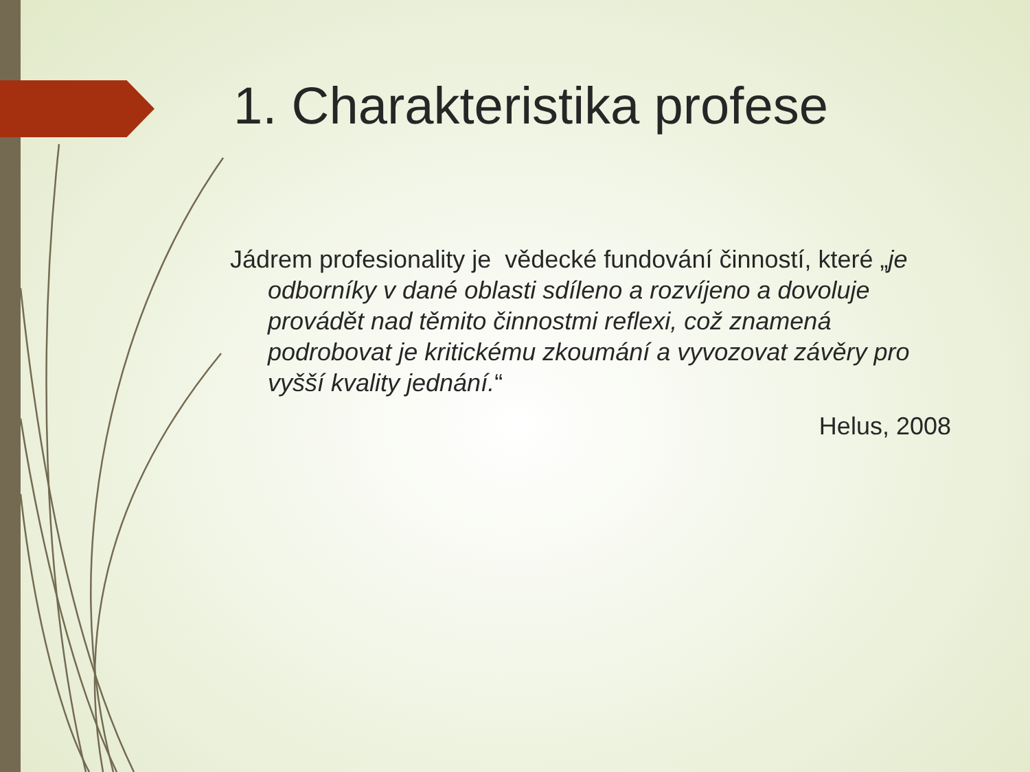1. Charakteristika profese
Jádrem profesionality je vědecké fundování činností, které „je odborníky v dané oblasti sdíleno a rozvíjeno a dovoluje provádět nad těmito činnostmi reflexi, což znamená podrobovat je kritickému zkoumání a vyvozovat závěry pro vyšší kvality jednání.“
Helus, 2008